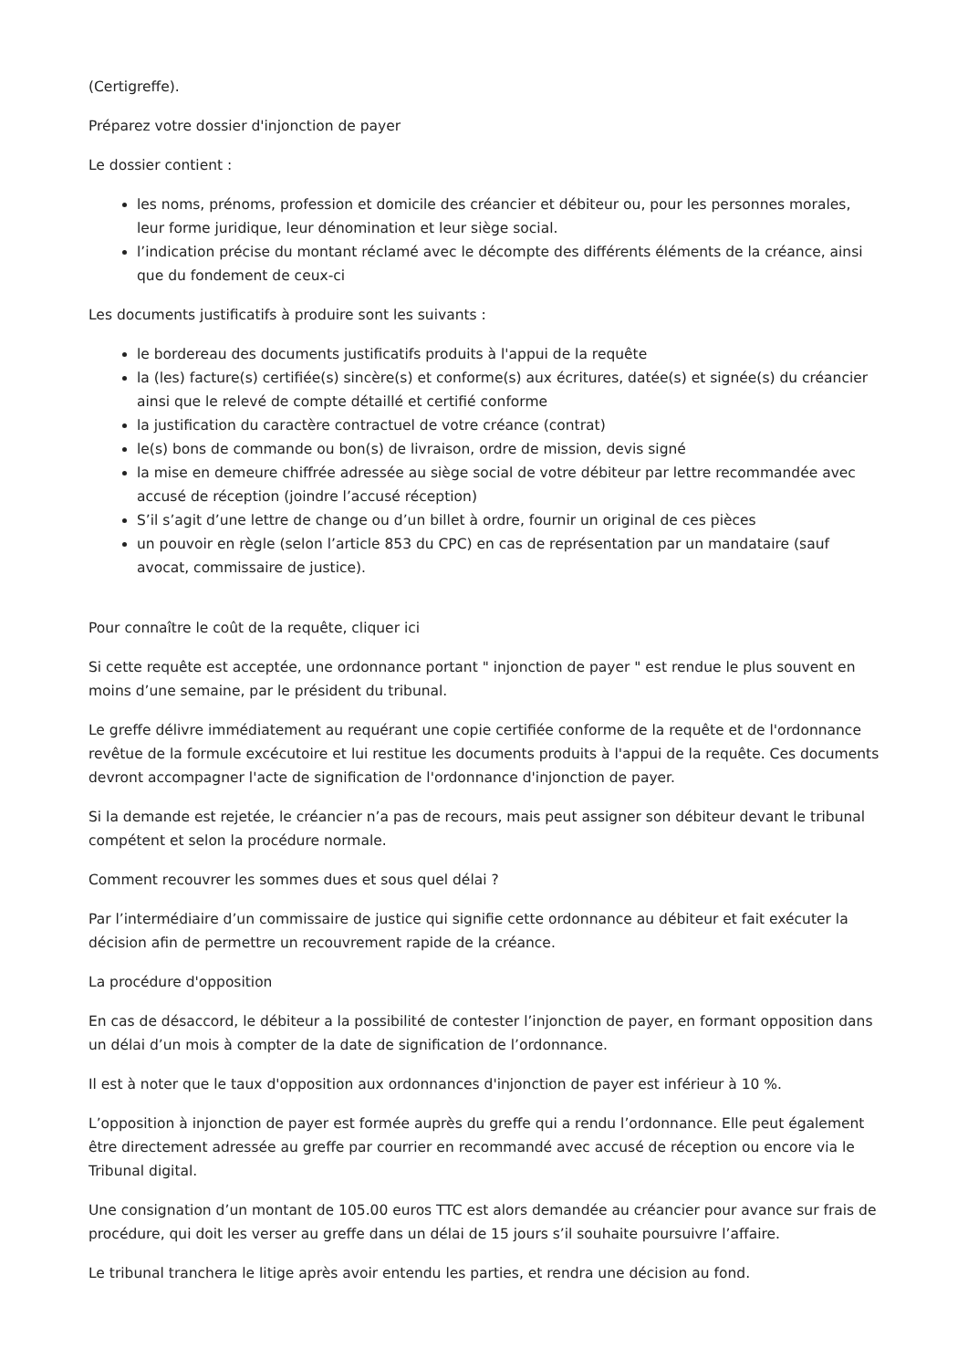(Certigreffe).
Préparez votre dossier d'injonction de payer
Le dossier contient :
les noms, prénoms, profession et domicile des créancier et débiteur ou, pour les personnes morales, leur forme juridique, leur dénomination et leur siège social.
l’indication précise du montant réclamé avec le décompte des différents éléments de la créance, ainsi que du fondement de ceux-ci
Les documents justificatifs à produire sont les suivants :
le bordereau des documents justificatifs produits à l'appui de la requête
la (les) facture(s) certifiée(s) sincère(s) et conforme(s) aux écritures, datée(s) et signée(s) du créancier ainsi que le relevé de compte détaillé et certifié conforme
la justification du caractère contractuel de votre créance (contrat)
le(s) bons de commande ou bon(s) de livraison, ordre de mission, devis signé
la mise en demeure chiffrée adressée au siège social de votre débiteur par lettre recommandée avec accusé de réception (joindre l’accusé réception)
S’il s’agit d’une lettre de change ou d’un billet à ordre, fournir un original de ces pièces
un pouvoir en règle (selon l’article 853 du CPC) en cas de représentation par un mandataire (sauf avocat, commissaire de justice).
Pour connaître le coût de la requête, cliquer ici
Si cette requête est acceptée, une ordonnance portant " injonction de payer " est rendue le plus souvent en moins d’une semaine, par le président du tribunal.
Le greffe délivre immédiatement au requérant une copie certifiée conforme de la requête et de l'ordonnance revêtue de la formule excécutoire et lui restitue les documents produits à l'appui de la requête. Ces documents devront accompagner l'acte de signification de l'ordonnance d'injonction de payer.
Si la demande est rejetée, le créancier n’a pas de recours, mais peut assigner son débiteur devant le tribunal compétent et selon la procédure normale.
Comment recouvrer les sommes dues et sous quel délai ?
Par l’intermédiaire d’un commissaire de justice qui signifie cette ordonnance au débiteur et fait exécuter la décision afin de permettre un recouvrement rapide de la créance.
La procédure d'opposition
En cas de désaccord, le débiteur a la possibilité de contester l’injonction de payer, en formant opposition dans un délai d’un mois à compter de la date de signification de l’ordonnance.
Il est à noter que le taux d'opposition aux ordonnances d'injonction de payer est inférieur à 10 %.
L’opposition à injonction de payer est formée auprès du greffe qui a rendu l’ordonnance. Elle peut également être directement adressée au greffe par courrier en recommandé avec accusé de réception ou encore via le Tribunal digital.
Une consignation d’un montant de 105.00 euros TTC est alors demandée au créancier pour avance sur frais de procédure, qui doit les verser au greffe dans un délai de 15 jours s’il souhaite poursuivre l’affaire.
Le tribunal tranchera le litige après avoir entendu les parties, et rendra une décision au fond.